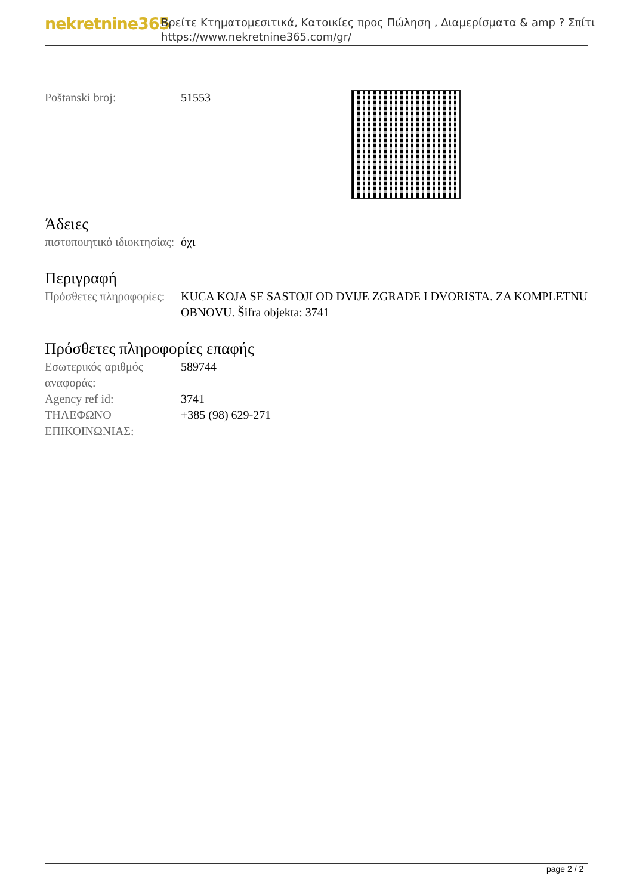nekretnine365
Βρείτε Κτηματομεσιτικά, Κατοικίες προς Πώληση , Διαμερίσματα & amp ? Σπίτι
https://www.nekretnine365.com/gr/
| Poštanski broj: | 51553 |
Άδειες
| πιστοποιητικό ιδιοκτησίας: | όχι |
Περιγραφή
| Πρόσθετες πληροφορίες: | KUCA KOJA SE SASTOJI OD DVIJE ZGRADE I DVORISTA. ZA KOMPLETNU OBNOVU. Šifra objekta: 3741 |
Πρόσθετες πληροφορίες επαφής
| Εσωτερικός αριθμός αναφοράς: | 589744 |
| Agency ref id: | 3741 |
| ΤΗΛΕΦΩΝΟ ΕΠΙΚΟΙΝΩΝΙΑΣ: | +385 (98) 629-271 |
page 2 / 2